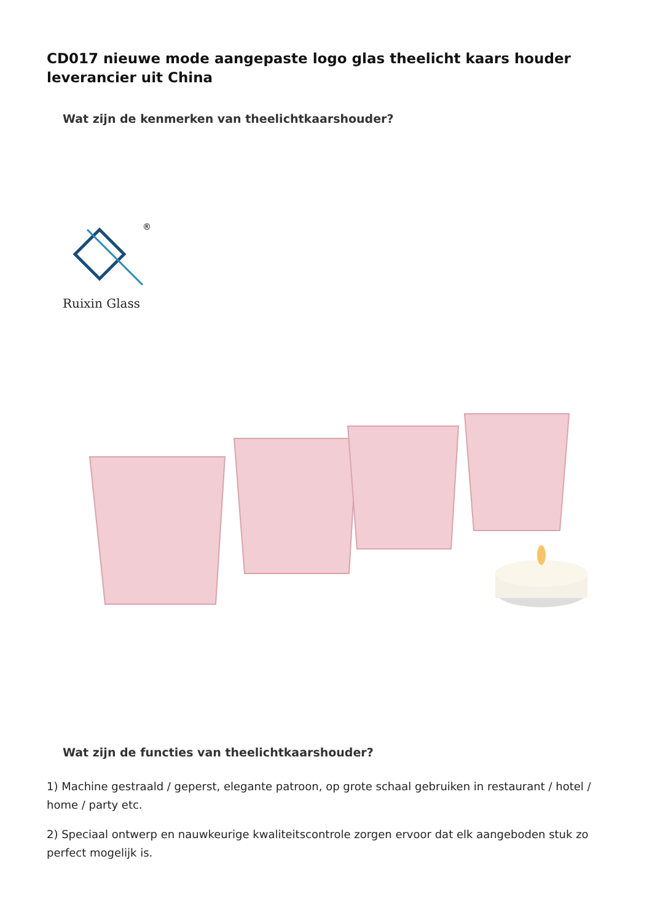CD017 nieuwe mode aangepaste logo glas theelicht kaars houder leverancier uit China
Wat zijn de kenmerken van theelichtkaarshouder?
®
Ruixin Glass
Wat zijn de functies van theelichtkaarshouder?
1) Machine gestraald / geperst, elegante patroon, op grote schaal gebruiken in restaurant / hotel / home / party etc.
2) Speciaal ontwerp en nauwkeurige kwaliteitscontrole zorgen ervoor dat elk aangeboden stuk zo perfect mogelijk is.